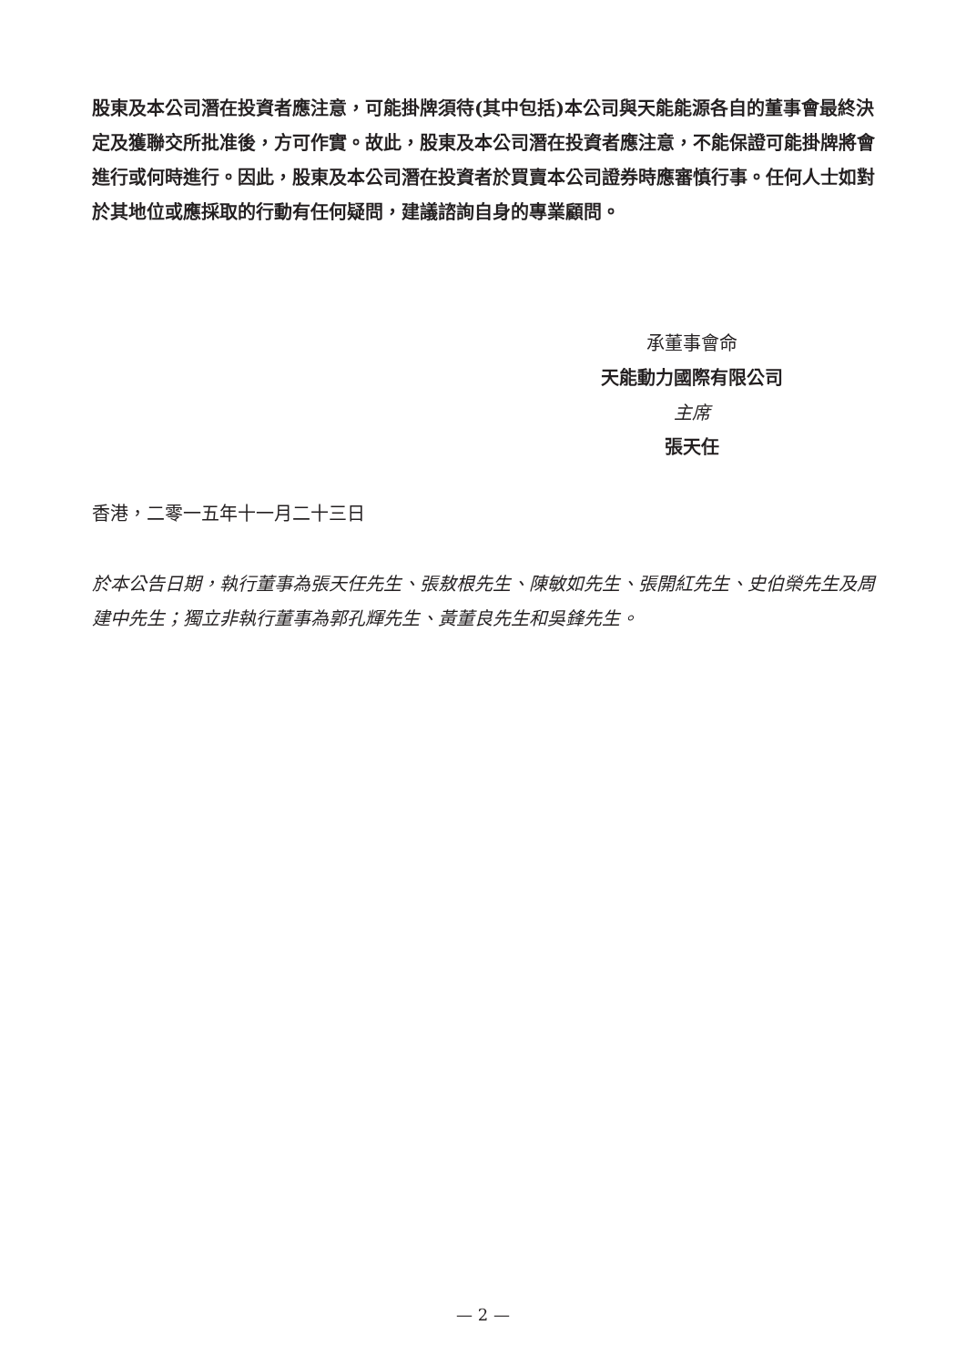股東及本公司潛在投資者應注意，可能掛牌須待(其中包括)本公司與天能能源各自的董事會最終決定及獲聯交所批准後，方可作實。故此，股東及本公司潛在投資者應注意，不能保證可能掛牌將會進行或何時進行。因此，股東及本公司潛在投資者於買賣本公司證券時應審慎行事。任何人士如對於其地位或應採取的行動有任何疑問，建議諮詢自身的專業顧問。
承董事會命
天能動力國際有限公司
主席
張天任
香港，二零一五年十一月二十三日
於本公告日期，執行董事為張天任先生、張敖根先生、陳敏如先生、張開紅先生、史伯榮先生及周建中先生；獨立非執行董事為郭孔輝先生、黃董良先生和吳鋒先生。
— 2 —